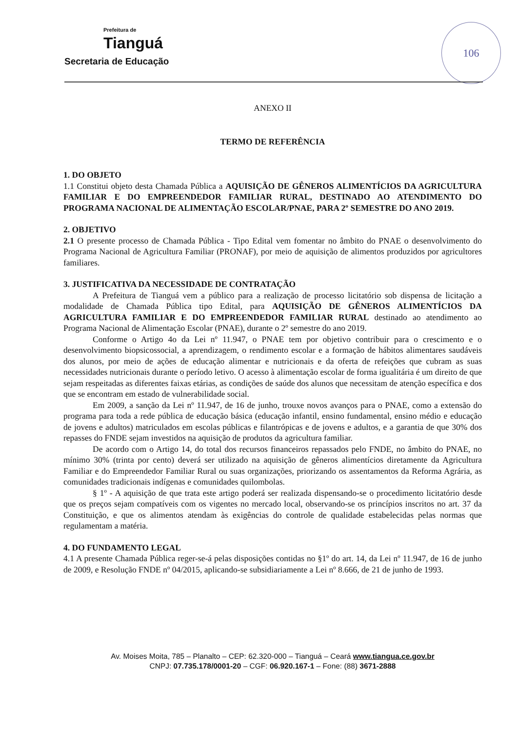Prefeitura de
Tianguá
Secretaria de Educação
106
ANEXO II
TERMO DE REFERÊNCIA
1. DO OBJETO
1.1 Constitui objeto desta Chamada Pública a AQUISIÇÃO DE GÊNEROS ALIMENTÍCIOS DA AGRICULTURA FAMILIAR E DO EMPREENDEDOR FAMILIAR RURAL, DESTINADO AO ATENDIMENTO DO PROGRAMA NACIONAL DE ALIMENTAÇÃO ESCOLAR/PNAE, PARA 2º SEMESTRE DO ANO 2019.
2. OBJETIVO
2.1 O presente processo de Chamada Pública - Tipo Edital vem fomentar no âmbito do PNAE o desenvolvimento do Programa Nacional de Agricultura Familiar (PRONAF), por meio de aquisição de alimentos produzidos por agricultores familiares.
3. JUSTIFICATIVA DA NECESSIDADE DE CONTRATAÇÃO
A Prefeitura de Tianguá vem a público para a realização de processo licitatório sob dispensa de licitação a modalidade de Chamada Pública tipo Edital, para AQUISIÇÃO DE GÊNEROS ALIMENTÍCIOS DA AGRICULTURA FAMILIAR E DO EMPREENDEDOR FAMILIAR RURAL destinado ao atendimento ao Programa Nacional de Alimentação Escolar (PNAE), durante o 2º semestre do ano 2019.
Conforme o Artigo 4o da Lei nº 11.947, o PNAE tem por objetivo contribuir para o crescimento e o desenvolvimento biopsicossocial, a aprendizagem, o rendimento escolar e a formação de hábitos alimentares saudáveis dos alunos, por meio de ações de educação alimentar e nutricionais e da oferta de refeições que cubram as suas necessidades nutricionais durante o período letivo. O acesso à alimentação escolar de forma igualitária é um direito de que sejam respeitadas as diferentes faixas etárias, as condições de saúde dos alunos que necessitam de atenção específica e dos que se encontram em estado de vulnerabilidade social.
Em 2009, a sanção da Lei nº 11.947, de 16 de junho, trouxe novos avanços para o PNAE, como a extensão do programa para toda a rede pública de educação básica (educação infantil, ensino fundamental, ensino médio e educação de jovens e adultos) matriculados em escolas públicas e filantrópicas e de jovens e adultos, e a garantia de que 30% dos repasses do FNDE sejam investidos na aquisição de produtos da agricultura familiar.
De acordo com o Artigo 14, do total dos recursos financeiros repassados pelo FNDE, no âmbito do PNAE, no mínimo 30% (trinta por cento) deverá ser utilizado na aquisição de gêneros alimentícios diretamente da Agricultura Familiar e do Empreendedor Familiar Rural ou suas organizações, priorizando os assentamentos da Reforma Agrária, as comunidades tradicionais indígenas e comunidades quilombolas.
§ 1º - A aquisição de que trata este artigo poderá ser realizada dispensando-se o procedimento licitatório desde que os preços sejam compatíveis com os vigentes no mercado local, observando-se os princípios inscritos no art. 37 da Constituição, e que os alimentos atendam às exigências do controle de qualidade estabelecidas pelas normas que regulamentam a matéria.
4. DO FUNDAMENTO LEGAL
4.1 A presente Chamada Pública reger-se-á pelas disposições contidas no §1º do art. 14, da Lei nº 11.947, de 16 de junho de 2009, e Resolução FNDE nº 04/2015, aplicando-se subsidiariamente a Lei nº 8.666, de 21 de junho de 1993.
Av. Moises Moita, 785 – Planalto – CEP: 62.320-000 – Tianguá – Ceará www.tiangua.ce.gov.br
CNPJ: 07.735.178/0001-20 – CGF: 06.920.167-1 – Fone: (88) 3671-2888